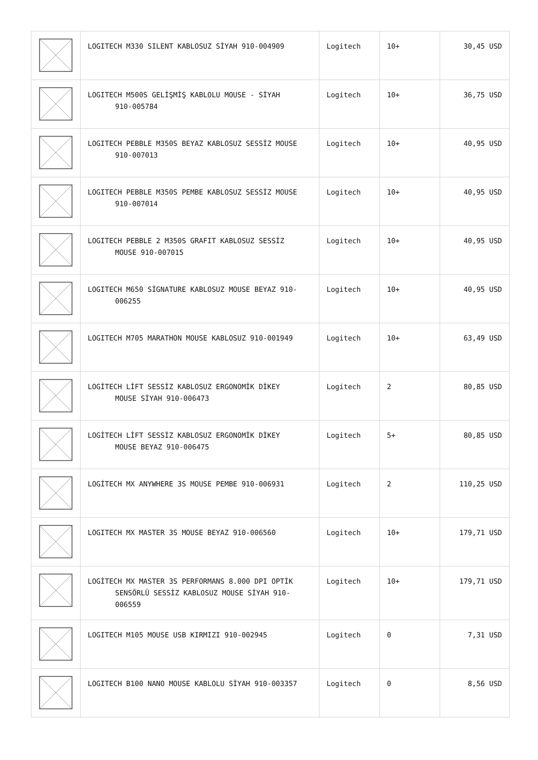| | LOGITECH M330 SILENT KABLOSUZ SİYAH 910-004909 | Logitech | 10+ | 30,45 USD |
| | LOGITECH M500S GELİŞMİŞ KABLOLU MOUSE - SİYAH 910-005784 | Logitech | 10+ | 36,75 USD |
| | LOGITECH PEBBLE M350S BEYAZ KABLOSUZ SESSİZ MOUSE 910-007013 | Logitech | 10+ | 40,95 USD |
| | LOGITECH PEBBLE M350S PEMBE KABLOSUZ SESSİZ MOUSE 910-007014 | Logitech | 10+ | 40,95 USD |
| | LOGITECH PEBBLE 2 M350S GRAFIT KABLOSUZ SESSİZ MOUSE 910-007015 | Logitech | 10+ | 40,95 USD |
| | LOGITECH M650 SİGNATURE KABLOSUZ MOUSE BEYAZ 910- 006255 | Logitech | 10+ | 40,95 USD |
| | LOGITECH M705 MARATHON MOUSE KABLOSUZ 910-001949 | Logitech | 10+ | 63,49 USD |
| | LOGİTECH LİFT SESSİZ KABLOSUZ ERGONOMİK DİKEY MOUSE SİYAH 910-006473 | Logitech | 2 | 80,85 USD |
| | LOGİTECH LİFT SESSİZ KABLOSUZ ERGONOMİK DİKEY MOUSE BEYAZ 910-006475 | Logitech | 5+ | 80,85 USD |
| | LOGİTECH MX ANYWHERE 3S MOUSE PEMBE 910-006931 | Logitech | 2 | 110,25 USD |
| | LOGITECH MX MASTER 3S MOUSE BEYAZ 910-006560 | Logitech | 10+ | 179,71 USD |
| | LOGİTECH MX MASTER 3S PERFORMANS 8.000 DPI OPTİK SENSÖRLÜ SESSİZ KABLOSUZ MOUSE SİYAH 910- 006559 | Logitech | 10+ | 179,71 USD |
| | LOGITECH M105 MOUSE USB KIRMIZI 910-002945 | Logitech | 0 | 7,31 USD |
| | LOGITECH B100 NANO MOUSE KABLOLU SİYAH 910-003357 | Logitech | 0 | 8,56 USD |